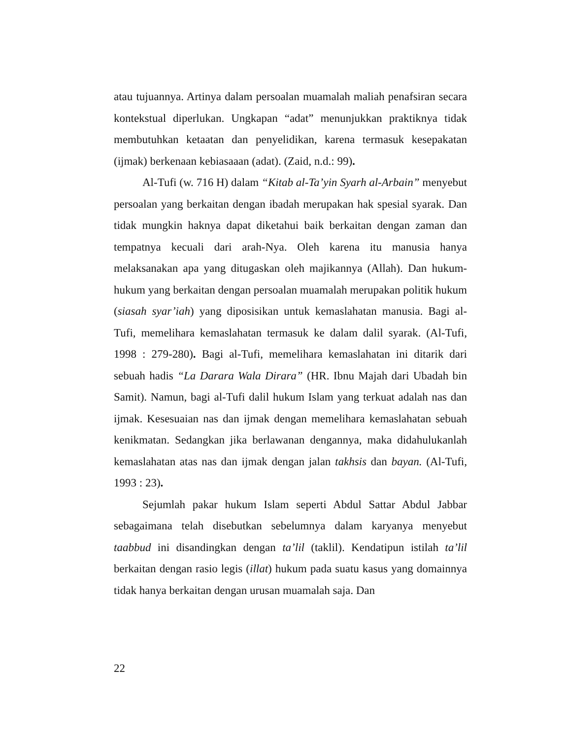atau tujuannya. Artinya dalam persoalan muamalah maliah penafsiran secara kontekstual diperlukan. Ungkapan “adat” menunjukkan praktiknya tidak membutuhkan ketaatan dan penyelidikan, karena termasuk kesepakatan (ijmak) berkenaan kebiasaaan (adat). (Zaid, n.d.: 99).
Al-Tufi (w. 716 H) dalam “Kitab al-Ta’yin Syarh al-Arbain” menyebut persoalan yang berkaitan dengan ibadah merupakan hak spesial syarak. Dan tidak mungkin haknya dapat diketahui baik berkaitan dengan zaman dan tempatnya kecuali dari arah-Nya. Oleh karena itu manusia hanya melaksanakan apa yang ditugaskan oleh majikannya (Allah). Dan hukum-hukum yang berkaitan dengan persoalan muamalah merupakan politik hukum (siasah syar’iah) yang diposisikan untuk kemaslahatan manusia. Bagi al-Tufi, memelihara kemaslahatan termasuk ke dalam dalil syarak. (Al-Tufi, 1998 : 279-280). Bagi al-Tufi, memelihara kemaslahatan ini ditarik dari sebuah hadis “La Darara Wala Dirara” (HR. Ibnu Majah dari Ubadah bin Samit). Namun, bagi al-Tufi dalil hukum Islam yang terkuat adalah nas dan ijmak. Kesesuaian nas dan ijmak dengan memelihara kemaslahatan sebuah kenikmatan. Sedangkan jika berlawanan dengannya, maka didahulukanlah kemaslahatan atas nas dan ijmak dengan jalan takhsis dan bayan. (Al-Tufi, 1993 : 23).
Sejumlah pakar hukum Islam seperti Abdul Sattar Abdul Jabbar sebagaimana telah disebutkan sebelumnya dalam karyanya menyebut taabbud ini disandingkan dengan ta’lil (taklil). Kendatipun istilah ta’lil berkaitan dengan rasio legis (illat) hukum pada suatu kasus yang domainnya tidak hanya berkaitan dengan urusan muamalah saja. Dan
22